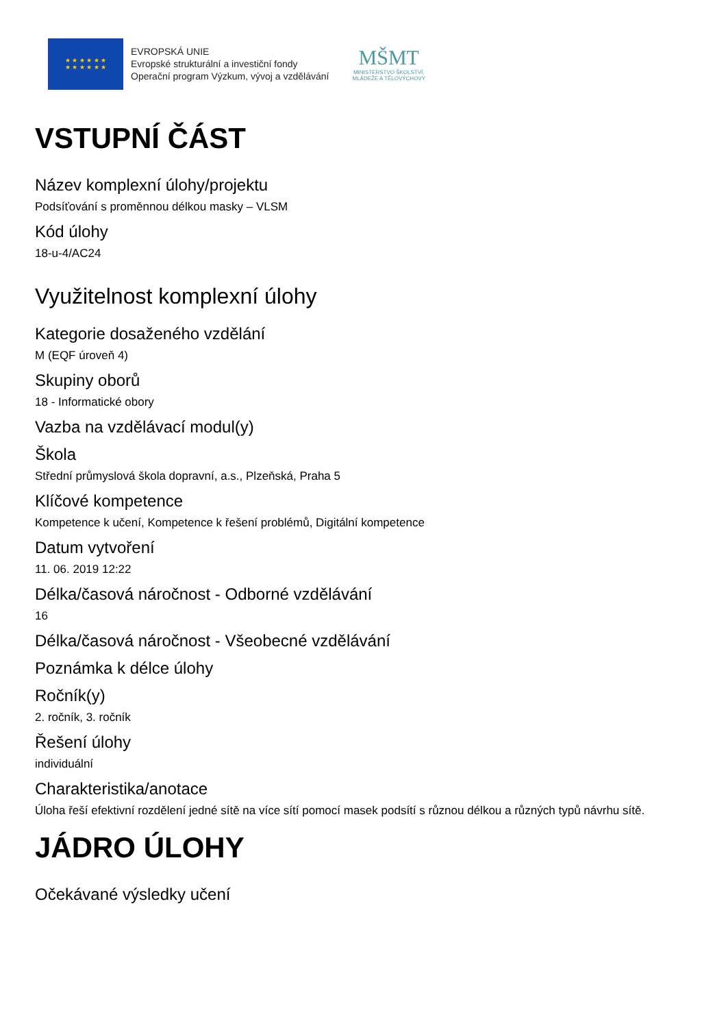★ ★ ★ ★ ★ ★
★ ★ ★ ★ ★ ★
EVROPSKÁ UNIE
Evropské strukturální a investiční fondy
Operační program Výzkum, vývoj a vzdělávání
MŠMT
MINISTERSTVO ŠKOLSTVÍ,
MLÁDEŽE A TĚLOVÝCHOVY
VSTUPNÍ ČÁST
Název komplexní úlohy/projektu
Podsíťování s proměnnou délkou masky – VLSM
Kód úlohy
18-u-4/AC24
Využitelnost komplexní úlohy
Kategorie dosaženého vzdělání
M (EQF úroveň 4)
Skupiny oborů
18 - Informatické obory
Vazba na vzdělávací modul(y)
Škola
Střední průmyslová škola dopravní, a.s., Plzeňská, Praha 5
Klíčové kompetence
Kompetence k učení, Kompetence k řešení problémů, Digitální kompetence
Datum vytvoření
11. 06. 2019 12:22
Délka/časová náročnost - Odborné vzdělávání
16
Délka/časová náročnost - Všeobecné vzdělávání
Poznámka k délce úlohy
Ročník(y)
2. ročník, 3. ročník
Řešení úlohy
individuální
Charakteristika/anotace
Úloha řeší efektivní rozdělení jedné sítě na více sítí pomocí masek podsítí s různou délkou a různých typů návrhu sítě.
JÁDRO ÚLOHY
Očekávané výsledky učení